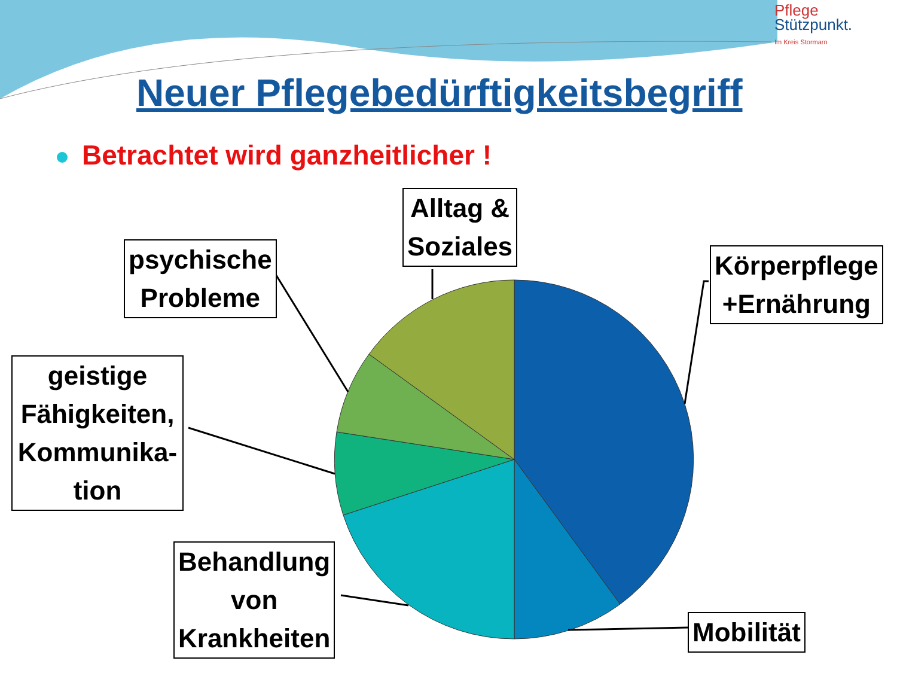Pflege
Stützpunkt.
Im Kreis Stormarn
Neuer Pflegebedürftigkeitsbegriff
Betrachtet wird ganzheitlicher !
Alltag &
Soziales
psychische
Probleme
Körperpflege
+Ernährung
geistige
Fähigkeiten,
Kommunika-
tion
Behandlung
von
Krankheiten
Mobilität